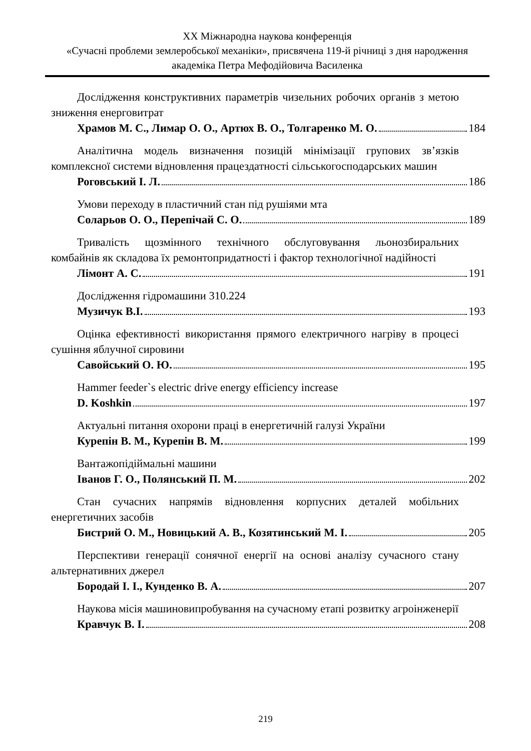XX Міжнародна наукова конференція
«Сучасні проблеми землеробської механіки», присвячена 119-й річниці з дня народження академіка Петра Мефодійовича Василенка
Дослідження конструктивних параметрів чизельних робочих органів з метою зниження енерговитрат
Храмов М. С., Лимар О. О., Артюх В. О., Толгаренко М. О. 184
Аналітична модель визначення позицій мінімізації групових зв’язків комплексної системи відновлення працездатності сільськогосподарських машин
Роговський І. Л. 186
Умови переходу в пластичний стан під рушіями мта
Соларьов О. О., Перепічай С. О. 189
Тривалість щозмінного технічного обслуговування льонозбиральних комбайнів як складова їх ремонтопридатності і фактор технологічної надійності
Лімонт А. С. 191
Дослідження гідромашини 310.224
Музичук В.І. 193
Оцінка ефективності використання прямого електричного нагріву в процесі сушіння яблучної сировини
Савойський О. Ю. 195
Hammer feeder`s electric drive energy efficiency increase
D. Koshkin 197
Актуальні питання охорони праці в енергетичній галузі України
Курепін В. М., Курепін В. М. 199
Вантажопідіймальні машини
Іванов Г. О., Полянський П. М. 202
Стан сучасних напрямів відновлення корпусних деталей мобільних енергетичних засобів
Бистрий О. М., Новицький А. В., Козятинський М. І. 205
Перспективи генерації сонячної енергії на основі аналізу сучасного стану альтернативних джерел
Бородай І. І., Кунденко В. А. 207
Наукова місія машиновипробування на сучасному етапі розвитку агроінженерії
Кравчук В. І. 208
219